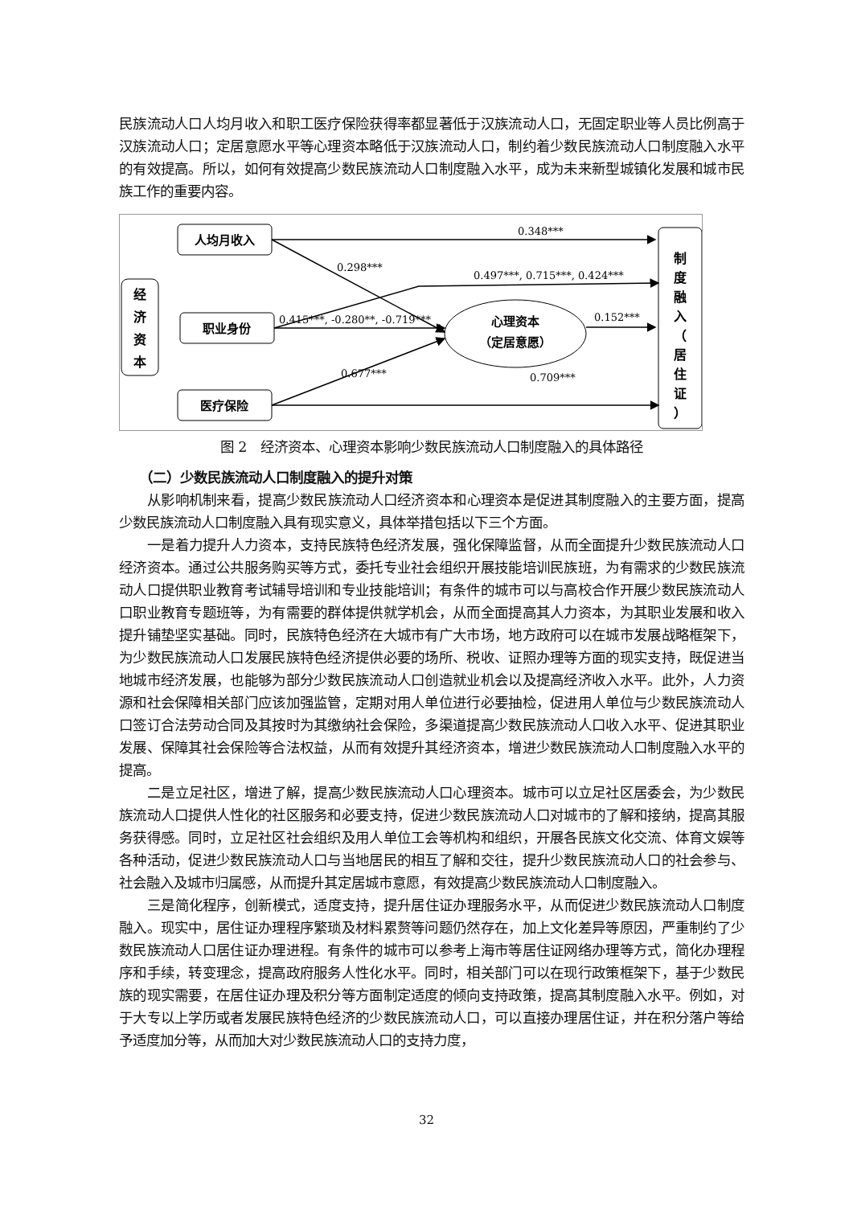民族流动人口人均月收入和职工医疗保险获得率都显著低于汉族流动人口，无固定职业等人员比例高于汉族流动人口；定居意愿水平等心理资本略低于汉族流动人口，制约着少数民族流动人口制度融入水平的有效提高。所以，如何有效提高少数民族流动人口制度融入水平，成为未来新型城镇化发展和城市民族工作的重要内容。
经
济
资
本
人均月收入
职业身份
医疗保险
心理资本
（定居意愿）
制
度
融
入
（
居
住
证
）
0.348***
0.298***
0.497***, 0.715***, 0.424***
0.415***, -0.280**, -0.719***
0.152***
0.677***
0.709***
图 2　经济资本、心理资本影响少数民族流动人口制度融入的具体路径
（二）少数民族流动人口制度融入的提升对策
从影响机制来看，提高少数民族流动人口经济资本和心理资本是促进其制度融入的主要方面，提高少数民族流动人口制度融入具有现实意义，具体举措包括以下三个方面。
一是着力提升人力资本，支持民族特色经济发展，强化保障监督，从而全面提升少数民族流动人口经济资本。通过公共服务购买等方式，委托专业社会组织开展技能培训民族班，为有需求的少数民族流动人口提供职业教育考试辅导培训和专业技能培训；有条件的城市可以与高校合作开展少数民族流动人口职业教育专题班等，为有需要的群体提供就学机会，从而全面提高其人力资本，为其职业发展和收入提升铺垫坚实基础。同时，民族特色经济在大城市有广大市场，地方政府可以在城市发展战略框架下，为少数民族流动人口发展民族特色经济提供必要的场所、税收、证照办理等方面的现实支持，既促进当地城市经济发展，也能够为部分少数民族流动人口创造就业机会以及提高经济收入水平。此外，人力资源和社会保障相关部门应该加强监管，定期对用人单位进行必要抽检，促进用人单位与少数民族流动人口签订合法劳动合同及其按时为其缴纳社会保险，多渠道提高少数民族流动人口收入水平、促进其职业发展、保障其社会保险等合法权益，从而有效提升其经济资本，增进少数民族流动人口制度融入水平的提高。
二是立足社区，增进了解，提高少数民族流动人口心理资本。城市可以立足社区居委会，为少数民族流动人口提供人性化的社区服务和必要支持，促进少数民族流动人口对城市的了解和接纳，提高其服务获得感。同时，立足社区社会组织及用人单位工会等机构和组织，开展各民族文化交流、体育文娱等各种活动，促进少数民族流动人口与当地居民的相互了解和交往，提升少数民族流动人口的社会参与、社会融入及城市归属感，从而提升其定居城市意愿，有效提高少数民族流动人口制度融入。
三是简化程序，创新模式，适度支持，提升居住证办理服务水平，从而促进少数民族流动人口制度融入。现实中，居住证办理程序繁琐及材料累赘等问题仍然存在，加上文化差异等原因，严重制约了少数民族流动人口居住证办理进程。有条件的城市可以参考上海市等居住证网络办理等方式，简化办理程序和手续，转变理念，提高政府服务人性化水平。同时，相关部门可以在现行政策框架下，基于少数民族的现实需要，在居住证办理及积分等方面制定适度的倾向支持政策，提高其制度融入水平。例如，对于大专以上学历或者发展民族特色经济的少数民族流动人口，可以直接办理居住证，并在积分落户等给予适度加分等，从而加大对少数民族流动人口的支持力度，
32